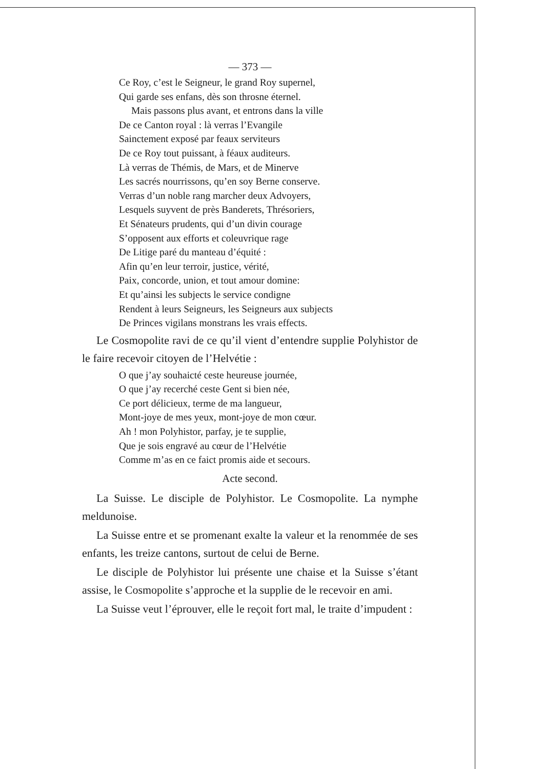— 373 —
Ce Roy, c’est le Seigneur, le grand Roy supernel,
Qui garde ses enfans, dès son throsne éternel.
Mais passons plus avant, et entrons dans la ville
De ce Canton royal : là verras l’Evangile
Sainctement exposé par feaux serviteurs
De ce Roy tout puissant, à féaux auditeurs.
Là verras de Thémis, de Mars, et de Minerve
Les sacrés nourrissons, qu’en soy Berne conserve.
Verras d’un noble rang marcher deux Advoyers,
Lesquels suyvent de près Banderets, Thrésoriers,
Et Sénateurs prudents, qui d’un divin courage
S’opposent aux efforts et coleuvrique rage
De Litige paré du manteau d’équité :
Afin qu’en leur terroir, justice, vérité,
Paix, concorde, union, et tout amour domine:
Et qu’ainsi les subjects le service condigne
Rendent à leurs Seigneurs, les Seigneurs aux subjects
De Princes vigilans monstrans les vrais effects.
Le Cosmopolite ravi de ce qu’il vient d’entendre supplie Polyhistor de le faire recevoir citoyen de l’Helvétie :
O que j’ay souhaicté ceste heureuse journée,
O que j’ay recerché ceste Gent si bien née,
Ce port délicieux, terme de ma langueur,
Mont-joye de mes yeux, mont-joye de mon cœur.
Ah ! mon Polyhistor, parfay, je te supplie,
Que je sois engravé au cœur de l’Helvétie
Comme m’as en ce faict promis aide et secours.
Acte second.
La Suisse. Le disciple de Polyhistor. Le Cosmopolite. La nymphe meldunoise.
La Suisse entre et se promenant exalte la valeur et la renommée de ses enfants, les treize cantons, surtout de celui de Berne.
Le disciple de Polyhistor lui présente une chaise et la Suisse s’étant assise, le Cosmopolite s’approche et la supplie de le recevoir en ami.
La Suisse veut l’éprouver, elle le reçoit fort mal, le traite d’impudent :